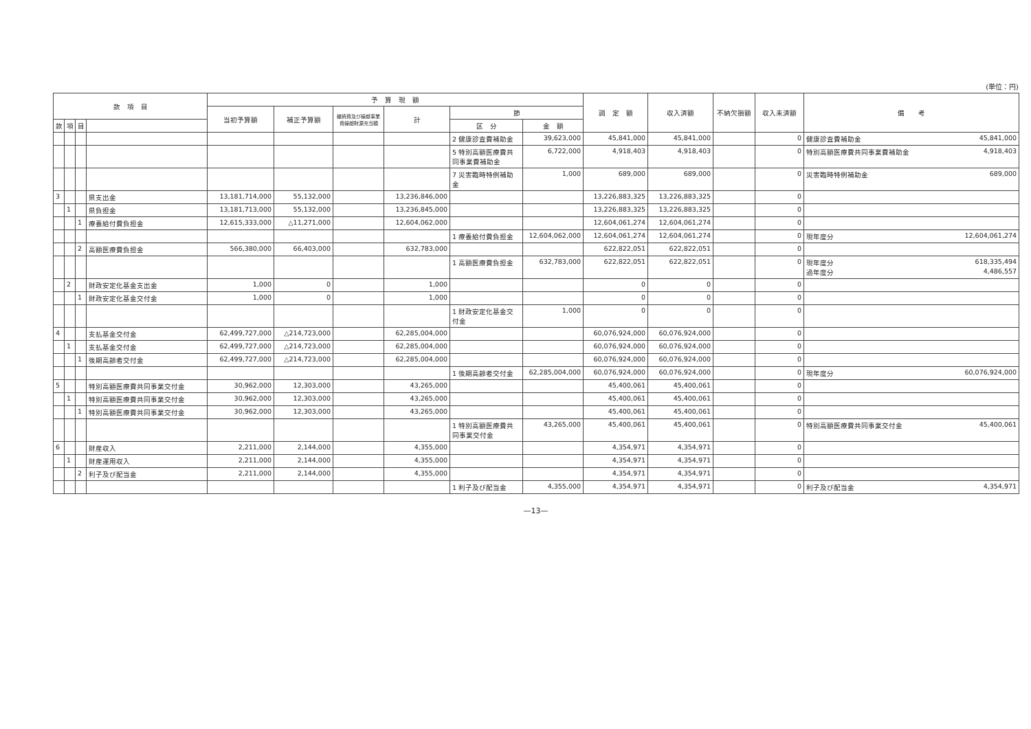(単位：円)
| 款 項 目 | | | | 予 算 現 額 | | | | | | 調 定 額 | 収入済額 | 不納欠損額 | 収入未済額 | 備 考 |
| --- | --- | --- | --- | --- | --- | --- | --- | --- | --- | --- | --- | --- | --- | --- |
| | | | | 当初予算額 | 補正予算額 | 継続費及び繰越事業費繰越財源充当額 | 計 | 節 | | | | | | |
| 款 | 項 | 目 | | | | | | 区 分 | 金 額 | | | | | |
| | | | | | | | | 2 健康診査費補助金 | 39,623,000 | 45,841,000 | 45,841,000 | | 0 | 健康診査費補助金 45,841,000 |
| | | | | | | | | 5 特別高額医療費共同事業費補助金 | 6,722,000 | 4,918,403 | 4,918,403 | | 0 | 特別高額医療費共同事業費補助金 4,918,403 |
| | | | | | | | | 7 災害臨時特例補助金 | 1,000 | 689,000 | 689,000 | | 0 | 災害臨時特例補助金 689,000 |
| 3 | | | 県支出金 | 13,181,714,000 | 55,132,000 | | 13,236,846,000 | | | 13,226,883,325 | 13,226,883,325 | | 0 | |
| | 1 | | 県負担金 | 13,181,713,000 | 55,132,000 | | 13,236,845,000 | | | 13,226,883,325 | 13,226,883,325 | | 0 | |
| | | 1 | 療養給付費負担金 | 12,615,333,000 | △11,271,000 | | 12,604,062,000 | | | 12,604,061,274 | 12,604,061,274 | | 0 | |
| | | | | | | | | 1 療養給付費負担金 | 12,604,062,000 | 12,604,061,274 | 12,604,061,274 | | 0 | 現年度分 12,604,061,274 |
| | | 2 | 高額医療費負担金 | 566,380,000 | 66,403,000 | | 632,783,000 | | | 622,822,051 | 622,822,051 | | 0 | |
| | | | | | | | | 1 高額医療費負担金 | 632,783,000 | 622,822,051 | 622,822,051 | | 0 | 現年度分 618,335,494 過年度分 4,486,557 |
| | 2 | | 財政安定化基金支出金 | 1,000 | 0 | | 1,000 | | | 0 | 0 | | 0 | |
| | | 1 | 財政安定化基金交付金 | 1,000 | 0 | | 1,000 | | | 0 | 0 | | 0 | |
| | | | | | | | | 1 財政安定化基金交付金 | 1,000 | 0 | 0 | | 0 | |
| 4 | | | 支払基金交付金 | 62,499,727,000 | △214,723,000 | | 62,285,004,000 | | | 60,076,924,000 | 60,076,924,000 | | 0 | |
| | 1 | | 支払基金交付金 | 62,499,727,000 | △214,723,000 | | 62,285,004,000 | | | 60,076,924,000 | 60,076,924,000 | | 0 | |
| | | 1 | 後期高齢者交付金 | 62,499,727,000 | △214,723,000 | | 62,285,004,000 | | | 60,076,924,000 | 60,076,924,000 | | 0 | |
| | | | | | | | | 1 後期高齢者交付金 | 62,285,004,000 | 60,076,924,000 | 60,076,924,000 | | 0 | 現年度分 60,076,924,000 |
| 5 | | | 特別高額医療費共同事業交付金 | 30,962,000 | 12,303,000 | | 43,265,000 | | | 45,400,061 | 45,400,061 | | 0 | |
| | 1 | | 特別高額医療費共同事業交付金 | 30,962,000 | 12,303,000 | | 43,265,000 | | | 45,400,061 | 45,400,061 | | 0 | |
| | | 1 | 特別高額医療費共同事業交付金 | 30,962,000 | 12,303,000 | | 43,265,000 | | | 45,400,061 | 45,400,061 | | 0 | |
| | | | | | | | | 1 特別高額医療費共同事業交付金 | 43,265,000 | 45,400,061 | 45,400,061 | | 0 | 特別高額医療費共同事業交付金 45,400,061 |
| 6 | | | 財産収入 | 2,211,000 | 2,144,000 | | 4,355,000 | | | 4,354,971 | 4,354,971 | | 0 | |
| | 1 | | 財産運用収入 | 2,211,000 | 2,144,000 | | 4,355,000 | | | 4,354,971 | 4,354,971 | | 0 | |
| | | 2 | 利子及び配当金 | 2,211,000 | 2,144,000 | | 4,355,000 | | | 4,354,971 | 4,354,971 | | 0 | |
| | | | | | | | | 1 利子及び配当金 | 4,355,000 | 4,354,971 | 4,354,971 | | 0 | 利子及び配当金 4,354,971 |
—13—